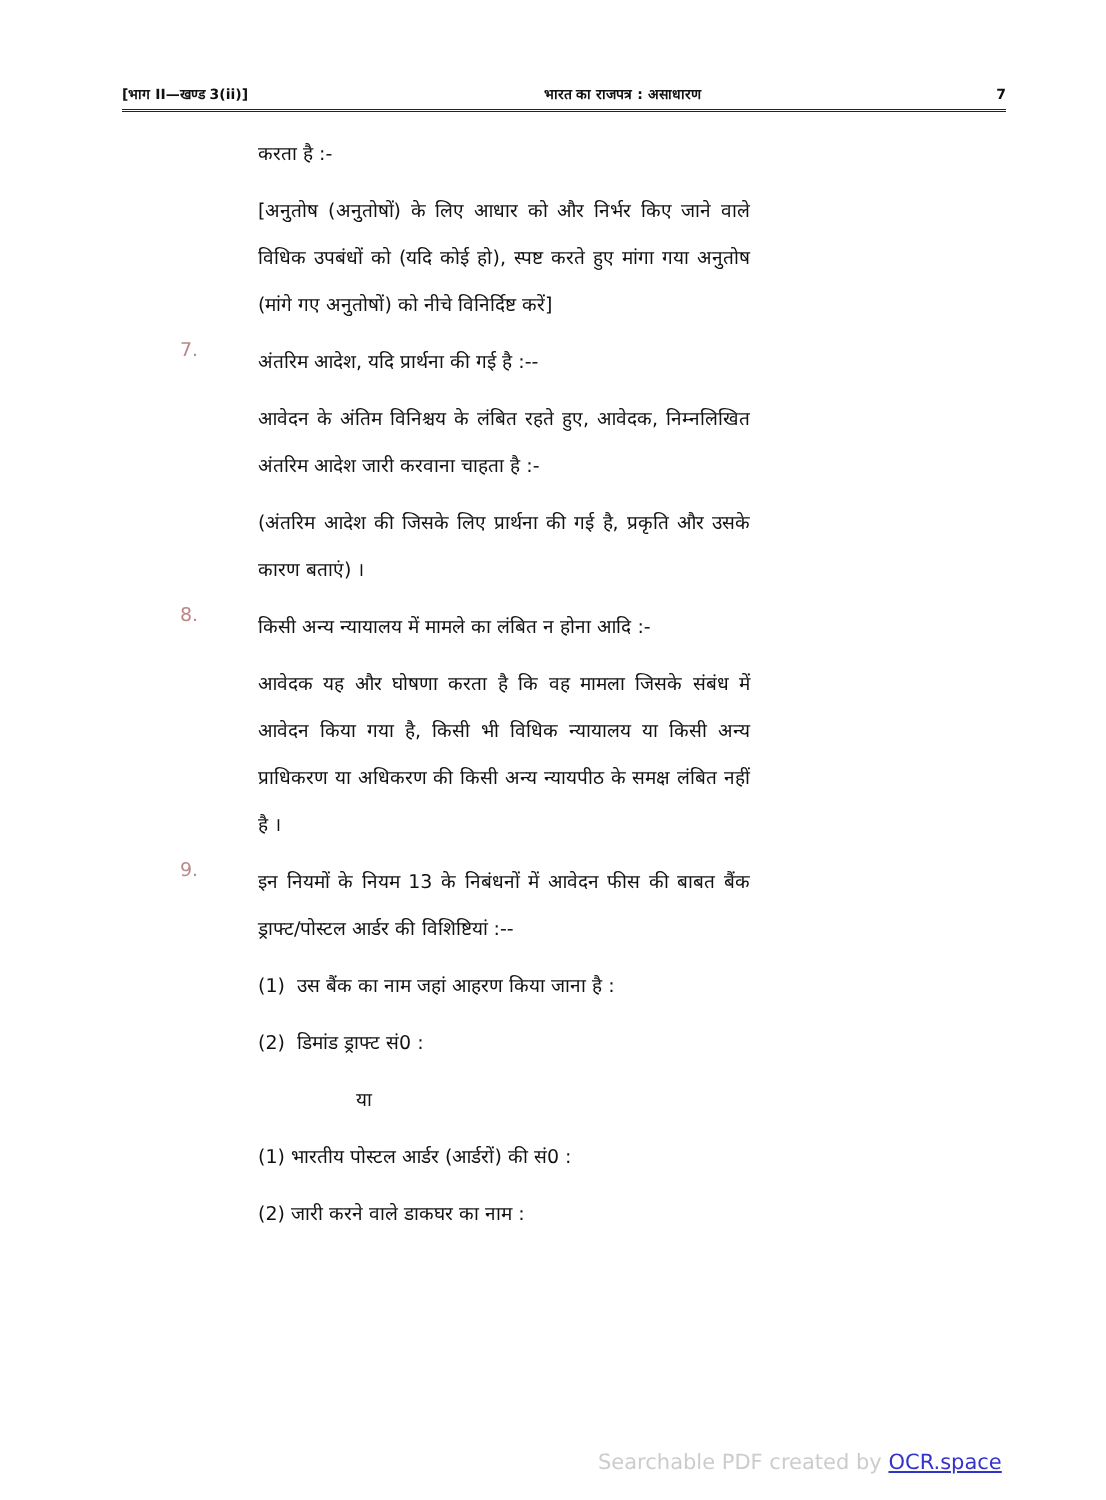[भाग II—खण्ड 3(ii)] भारत का राजपत्र : असाधारण 7
करता है :-
[अनुतोष (अनुतोषों) के लिए आधार को और निर्भर किए जाने वाले विधिक उपबंधों को (यदि कोई हो), स्पष्ट करते हुए मांगा गया अनुतोष (मांगे गए अनुतोषों) को नीचे विनिर्दिष्ट करें]
7.
अंतरिम आदेश, यदि प्रार्थना की गई है :--
आवेदन के अंतिम विनिश्चय के लंबित रहते हुए, आवेदक, निम्नलिखित अंतरिम आदेश जारी करवाना चाहता है :-
(अंतरिम आदेश की जिसके लिए प्रार्थना की गई है, प्रकृति और उसके कारण बताएं) ।
8.
किसी अन्य न्यायालय में मामले का लंबित न होना आदि :-
आवेदक यह और घोषणा करता है कि वह मामला जिसके संबंध में आवेदन किया गया है, किसी भी विधिक न्यायालय या किसी अन्य प्राधिकरण या अधिकरण की किसी अन्य न्यायपीठ के समक्ष लंबित नहीं है ।
9.
इन नियमों के नियम 13 के निबंधनों में आवेदन फीस की बाबत बैंक ड्राफ्ट/पोस्टल आर्डर की विशिष्टियां :--
(1) उस बैंक का नाम जहां आहरण किया जाना है :
(2) डिमांड ड्राफ्ट सं0 :
या
(1) भारतीय पोस्टल आर्डर (आर्डरों) की सं0 :
(2) जारी करने वाले डाकघर का नाम :
Searchable PDF created by OCR.space